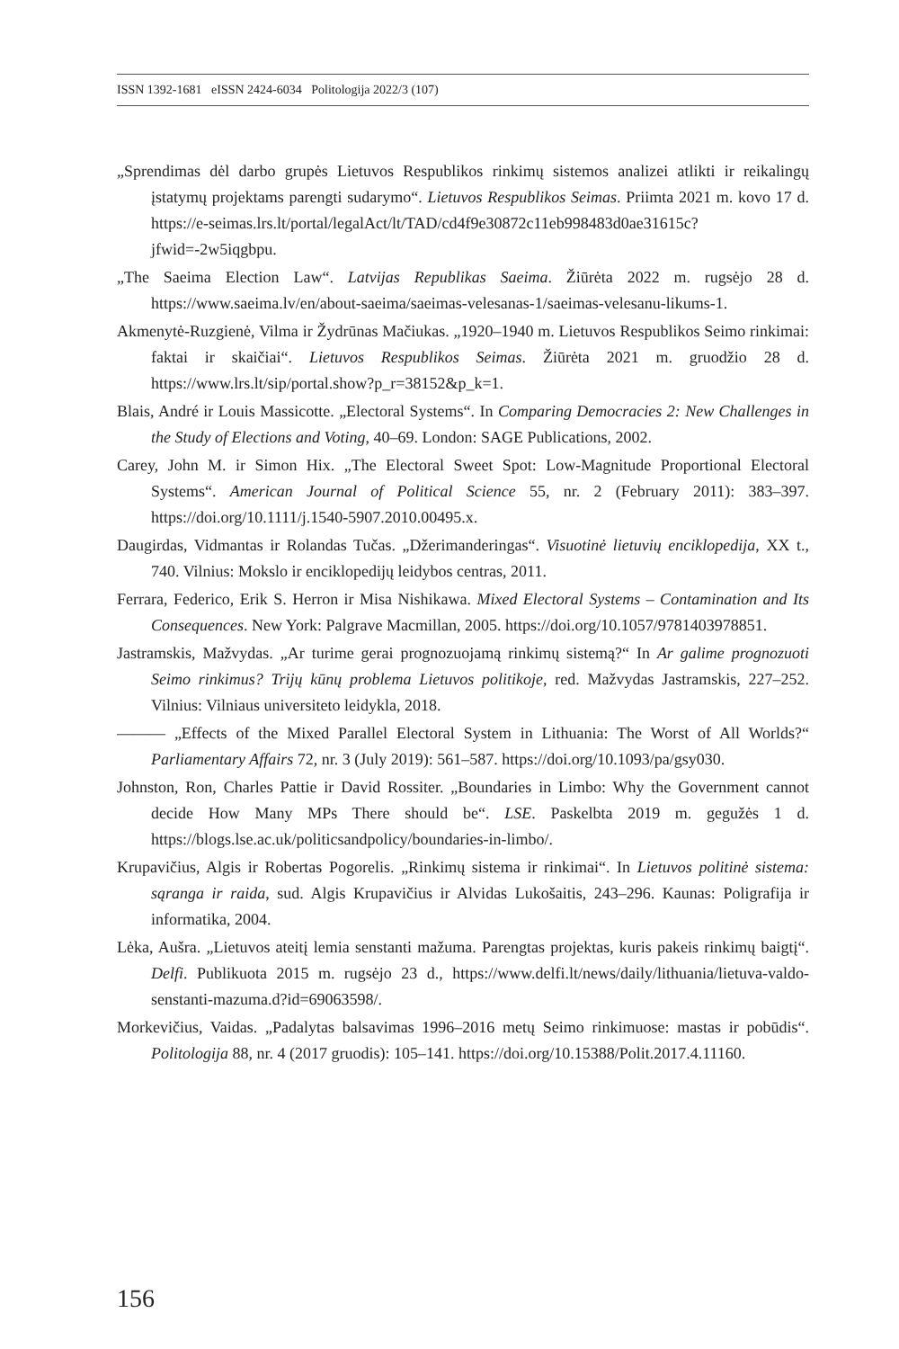ISSN 1392-1681 eISSN 2424-6034 Politologija 2022/3 (107)
„Sprendimas dėl darbo grupės Lietuvos Respublikos rinkimų sistemos analizei atlikti ir reikalingų įstatymų projektams parengti sudarymo“. Lietuvos Respublikos Seimas. Priimta 2021 m. kovo 17 d. https://e-seimas.lrs.lt/portal/legalAct/lt/TAD/cd4f9e30872c11eb998483d0ae31615c?jfwid=-2w5iqgbpu.
„The Saeima Election Law“. Latvijas Republikas Saeima. Žiūrėta 2022 m. rugsėjo 28 d. https://www.saeima.lv/en/about-saeima/saeimas-velesanas-1/saeimas-velesanu-likums-1.
Akmenytė-Ruzgienė, Vilma ir Žydrūnas Mačiukas. „1920–1940 m. Lietuvos Respublikos Seimo rinkimai: faktai ir skaičiai“. Lietuvos Respublikos Seimas. Žiūrėta 2021 m. gruodžio 28 d. https://www.lrs.lt/sip/portal.show?p_r=38152&p_k=1.
Blais, André ir Louis Massicotte. „Electoral Systems“. In Comparing Democracies 2: New Challenges in the Study of Elections and Voting, 40–69. London: SAGE Publications, 2002.
Carey, John M. ir Simon Hix. „The Electoral Sweet Spot: Low-Magnitude Proportional Electoral Systems“. American Journal of Political Science 55, nr. 2 (February 2011): 383–397. https://doi.org/10.1111/j.1540-5907.2010.00495.x.
Daugirdas, Vidmantas ir Rolandas Tučas. „Džerimanderingas“. Visuotinė lietuvių enciklopedija, XX t., 740. Vilnius: Mokslo ir enciklopedijų leidybos centras, 2011.
Ferrara, Federico, Erik S. Herron ir Misa Nishikawa. Mixed Electoral Systems – Contamination and Its Consequences. New York: Palgrave Macmillan, 2005. https://doi.org/10.1057/9781403978851.
Jastramskis, Mažvydas. „Ar turime gerai prognozuojamą rinkimų sistemą?“ In Ar galime prognozuoti Seimo rinkimus? Trijų kūnų problema Lietuvos politikoje, red. Mažvydas Jastramskis, 227–252. Vilnius: Vilniaus universiteto leidykla, 2018.
——— „Effects of the Mixed Parallel Electoral System in Lithuania: The Worst of All Worlds?“ Parliamentary Affairs 72, nr. 3 (July 2019): 561–587. https://doi.org/10.1093/pa/gsy030.
Johnston, Ron, Charles Pattie ir David Rossiter. „Boundaries in Limbo: Why the Government cannot decide How Many MPs There should be“. LSE. Paskelbta 2019 m. gegužės 1 d. https://blogs.lse.ac.uk/politicsandpolicy/boundaries-in-limbo/.
Krupavičius, Algis ir Robertas Pogorelis. „Rinkimų sistema ir rinkimai“. In Lietuvos politinė sistema: sąranga ir raida, sud. Algis Krupavičius ir Alvidas Lukošaitis, 243–296. Kaunas: Poligrafija ir informatika, 2004.
Lėka, Aušra. „Lietuvos ateitį lemia senstanti mažuma. Parengtas projektas, kuris pakeis rinkimų baigtį“. Delfi. Publikuota 2015 m. rugsėjo 23 d., https://www.delfi.lt/news/daily/lithuania/lietuva-valdo-senstanti-mazuma.d?id=69063598/.
Morkevičius, Vaidas. „Padalytas balsavimas 1996–2016 metų Seimo rinkimuose: mastas ir pobūdis“. Politologija 88, nr. 4 (2017 gruodis): 105–141. https://doi.org/10.15388/Polit.2017.4.11160.
156